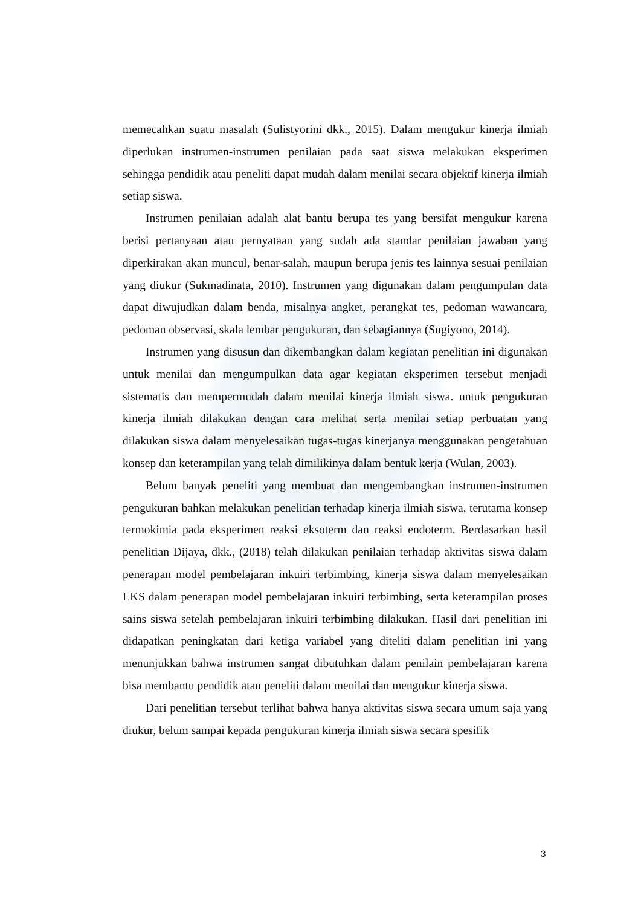memecahkan suatu masalah (Sulistyorini dkk., 2015). Dalam mengukur kinerja ilmiah diperlukan instrumen-instrumen penilaian pada saat siswa melakukan eksperimen sehingga pendidik atau peneliti dapat mudah dalam menilai secara objektif kinerja ilmiah setiap siswa.
Instrumen penilaian adalah alat bantu berupa tes yang bersifat mengukur karena berisi pertanyaan atau pernyataan yang sudah ada standar penilaian jawaban yang diperkirakan akan muncul, benar-salah, maupun berupa jenis tes lainnya sesuai penilaian yang diukur (Sukmadinata, 2010). Instrumen yang digunakan dalam pengumpulan data dapat diwujudkan dalam benda, misalnya angket, perangkat tes, pedoman wawancara, pedoman observasi, skala lembar pengukuran, dan sebagiannya (Sugiyono, 2014).
Instrumen yang disusun dan dikembangkan dalam kegiatan penelitian ini digunakan untuk menilai dan mengumpulkan data agar kegiatan eksperimen tersebut menjadi sistematis dan mempermudah dalam menilai kinerja ilmiah siswa. untuk pengukuran kinerja ilmiah dilakukan dengan cara melihat serta menilai setiap perbuatan yang dilakukan siswa dalam menyelesaikan tugas-tugas kinerjanya menggunakan pengetahuan konsep dan keterampilan yang telah dimilikinya dalam bentuk kerja (Wulan, 2003).
Belum banyak peneliti yang membuat dan mengembangkan instrumen-instrumen pengukuran bahkan melakukan penelitian terhadap kinerja ilmiah siswa, terutama konsep termokimia pada eksperimen reaksi eksoterm dan reaksi endoterm. Berdasarkan hasil penelitian Dijaya, dkk., (2018) telah dilakukan penilaian terhadap aktivitas siswa dalam penerapan model pembelajaran inkuiri terbimbing, kinerja siswa dalam menyelesaikan LKS dalam penerapan model pembelajaran inkuiri terbimbing, serta keterampilan proses sains siswa setelah pembelajaran inkuiri terbimbing dilakukan. Hasil dari penelitian ini didapatkan peningkatan dari ketiga variabel yang diteliti dalam penelitian ini yang menunjukkan bahwa instrumen sangat dibutuhkan dalam penilain pembelajaran karena bisa membantu pendidik atau peneliti dalam menilai dan mengukur kinerja siswa.
Dari penelitian tersebut terlihat bahwa hanya aktivitas siswa secara umum saja yang diukur, belum sampai kepada pengukuran kinerja ilmiah siswa secara spesifik
3